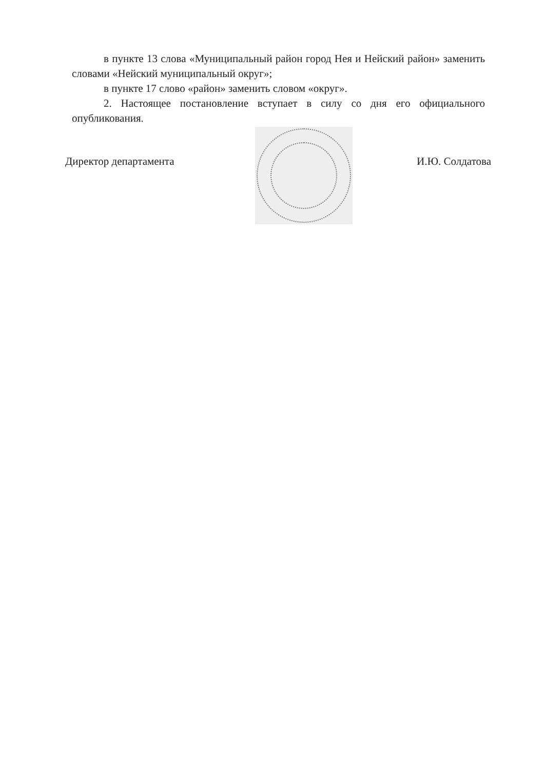в пункте 13 слова «Муниципальный район город Нея и Нейский район» заменить словами «Нейский муниципальный округ»;
в пункте 17 слово «район» заменить словом «округ».
2. Настоящее постановление вступает в силу со дня его официального опубликования.
Директор департамента И.Ю. Солдатова